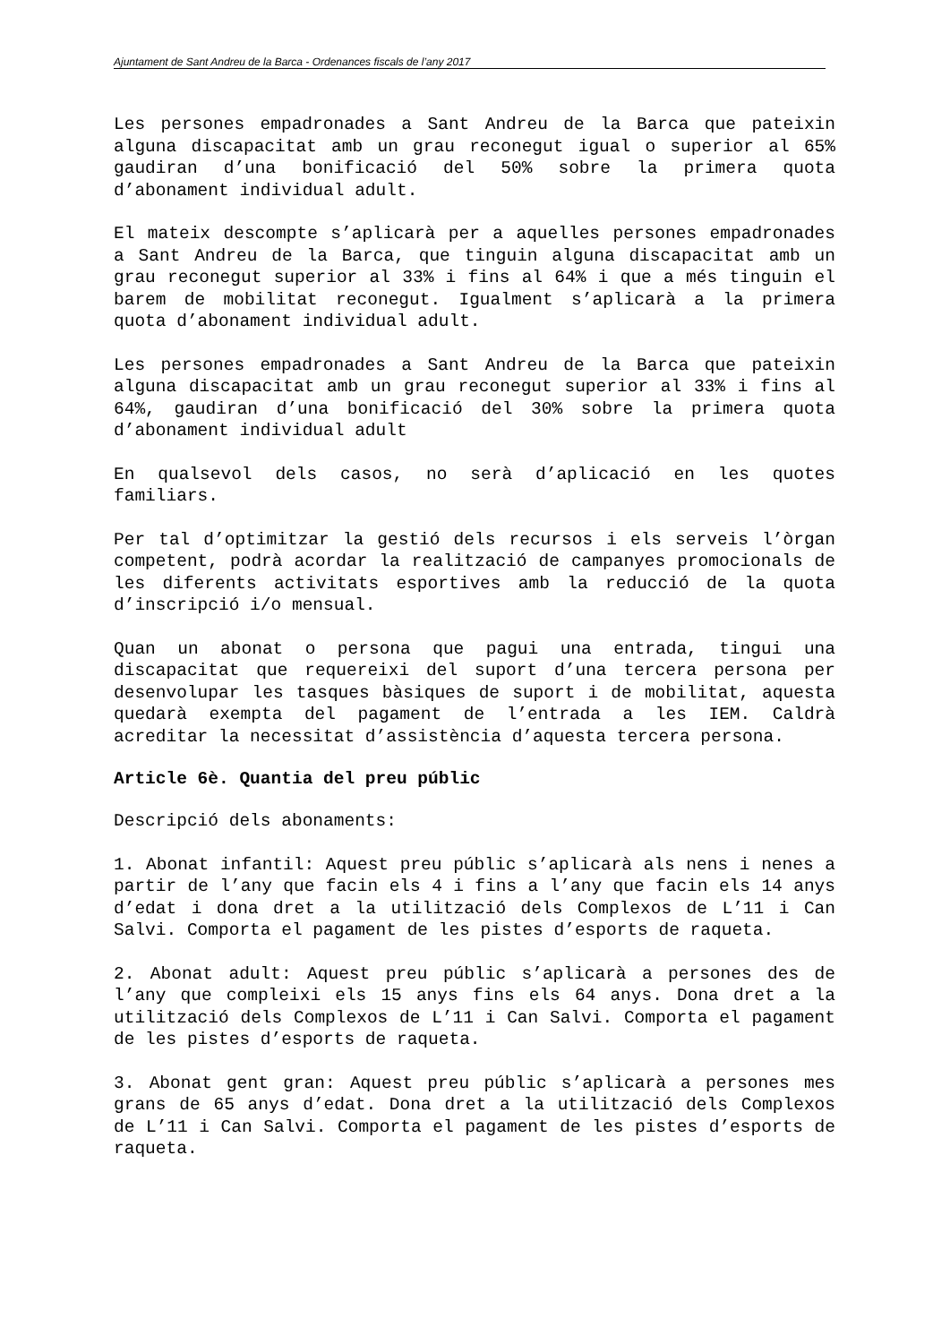Ajuntament de Sant Andreu de la Barca - Ordenances fiscals de l’any 2017
Les persones empadronades a Sant Andreu de la Barca que pateixin alguna discapacitat amb un grau reconegut igual o superior al 65% gaudiran d’una bonificació del 50% sobre la primera quota d’abonament individual adult.
El mateix descompte s’aplicarà per a aquelles persones empadronades a Sant Andreu de la Barca, que tinguin alguna discapacitat amb un grau reconegut superior al 33% i fins al 64% i que a més tinguin el barem de mobilitat reconegut. Igualment s’aplicarà a la primera quota d’abonament individual adult.
Les persones empadronades a Sant Andreu de la Barca que pateixin alguna discapacitat amb un grau reconegut superior al 33% i fins al 64%, gaudiran d’una bonificació del 30% sobre la primera quota d’abonament individual adult
En qualsevol dels casos, no serà d’aplicació en les quotes familiars.
Per tal d’optimitzar la gestió dels recursos i els serveis l’òrgan competent, podrà acordar la realització de campanyes promocionals de les diferents activitats esportives amb la reducció de la quota d’inscripció i/o mensual.
Quan un abonat o persona que pagui una entrada, tingui una discapacitat que requereixi del suport d’una tercera persona per desenvolupar les tasques bàsiques de suport i de mobilitat, aquesta quedarà exempta del pagament de l’entrada a les IEM. Caldrà acreditar la necessitat d’assistència d’aquesta tercera persona.
Article 6è. Quantia del preu públic
Descripció dels abonaments:
1. Abonat infantil: Aquest preu públic s’aplicarà als nens i nenes a partir de l’any que facin els 4 i fins a l’any que facin els 14 anys d’edat i dona dret a la utilització dels Complexos de L’11 i Can Salvi. Comporta el pagament de les pistes d’esports de raqueta.
2. Abonat adult: Aquest preu públic s’aplicarà a persones des de l’any que compleixi els 15 anys fins els 64 anys. Dona dret a la utilització dels Complexos de L’11 i Can Salvi. Comporta el pagament de les pistes d’esports de raqueta.
3. Abonat gent gran: Aquest preu públic s’aplicarà a persones mes grans de 65 anys d’edat. Dona dret a la utilització dels Complexos de L’11 i Can Salvi. Comporta el pagament de les pistes d’esports de raqueta.